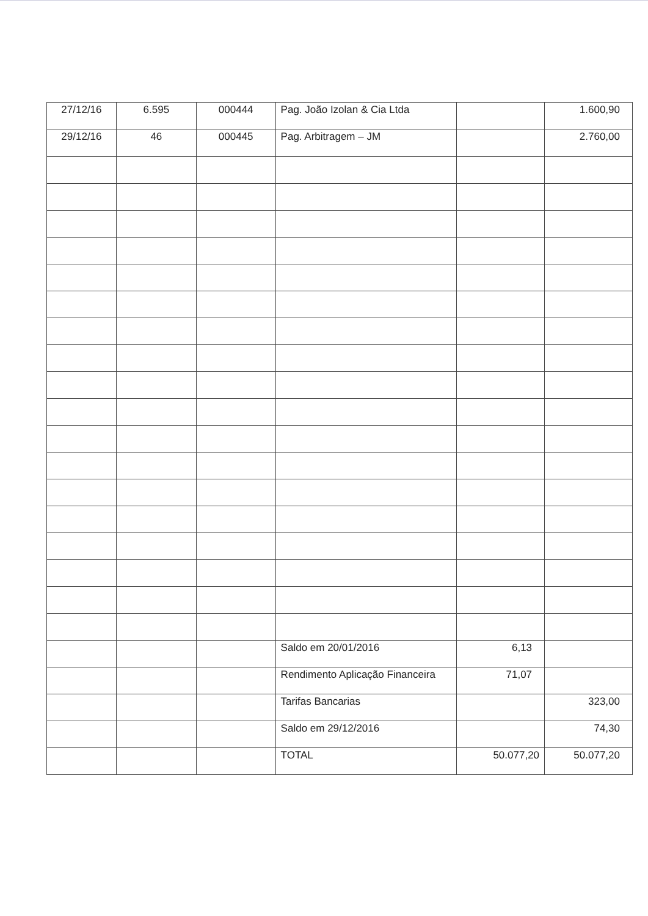| 27/12/16 | 6.595 | 000444 | Pag. João Izolan & Cia Ltda | | 1.600,90 |
| 29/12/16 | 46 | 000445 | Pag. Arbitragem – JM | | 2.760,00 |
| | | | Saldo em 20/01/2016 | 6,13 | |
| | | | Rendimento Aplicação Financeira | 71,07 | |
| | | | Tarifas Bancarias | | 323,00 |
| | | | Saldo em 29/12/2016 | | 74,30 |
| | | | TOTAL | 50.077,20 | 50.077,20 |